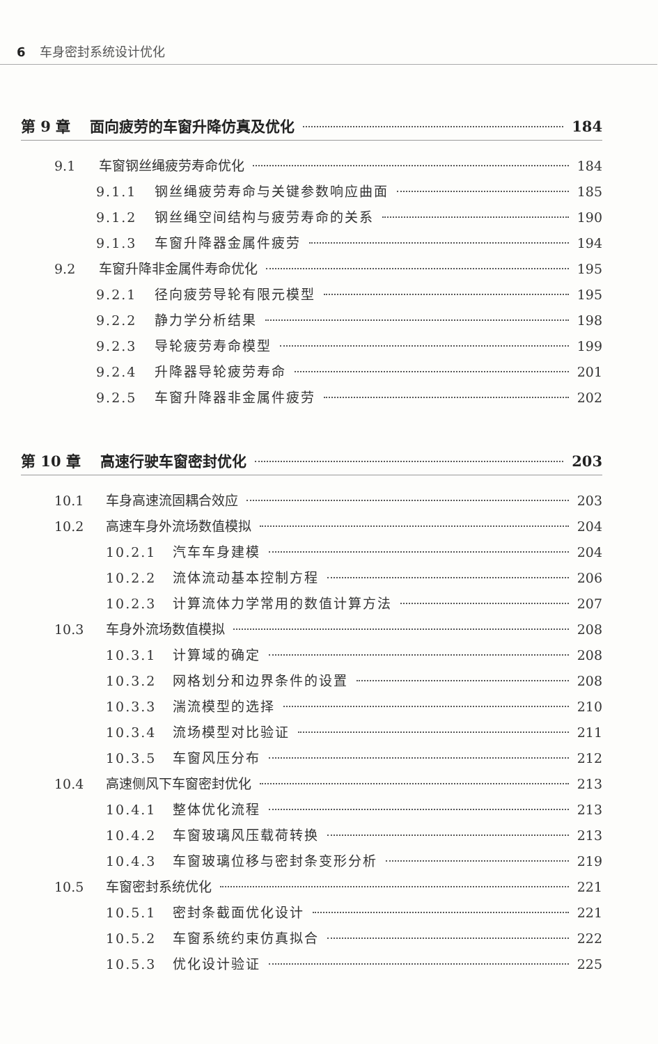6 车身密封系统设计优化
第 9 章 面向疲劳的车窗升降仿真及优化 184
9.1 车窗钢丝绳疲劳寿命优化 184
9.1.1 钢丝绳疲劳寿命与关键参数响应曲面 185
9.1.2 钢丝绳空间结构与疲劳寿命的关系 190
9.1.3 车窗升降器金属件疲劳 194
9.2 车窗升降非金属件寿命优化 195
9.2.1 径向疲劳导轮有限元模型 195
9.2.2 静力学分析结果 198
9.2.3 导轮疲劳寿命模型 199
9.2.4 升降器导轮疲劳寿命 201
9.2.5 车窗升降器非金属件疲劳 202
第 10 章 高速行驶车窗密封优化 203
10.1 车身高速流固耦合效应 203
10.2 高速车身外流场数值模拟 204
10.2.1 汽车车身建模 204
10.2.2 流体流动基本控制方程 206
10.2.3 计算流体力学常用的数值计算方法 207
10.3 车身外流场数值模拟 208
10.3.1 计算域的确定 208
10.3.2 网格划分和边界条件的设置 208
10.3.3 湍流模型的选择 210
10.3.4 流场模型对比验证 211
10.3.5 车窗风压分布 212
10.4 高速侧风下车窗密封优化 213
10.4.1 整体优化流程 213
10.4.2 车窗玻璃风压载荷转换 213
10.4.3 车窗玻璃位移与密封条变形分析 219
10.5 车窗密封系统优化 221
10.5.1 密封条截面优化设计 221
10.5.2 车窗系统约束仿真拟合 222
10.5.3 优化设计验证 225